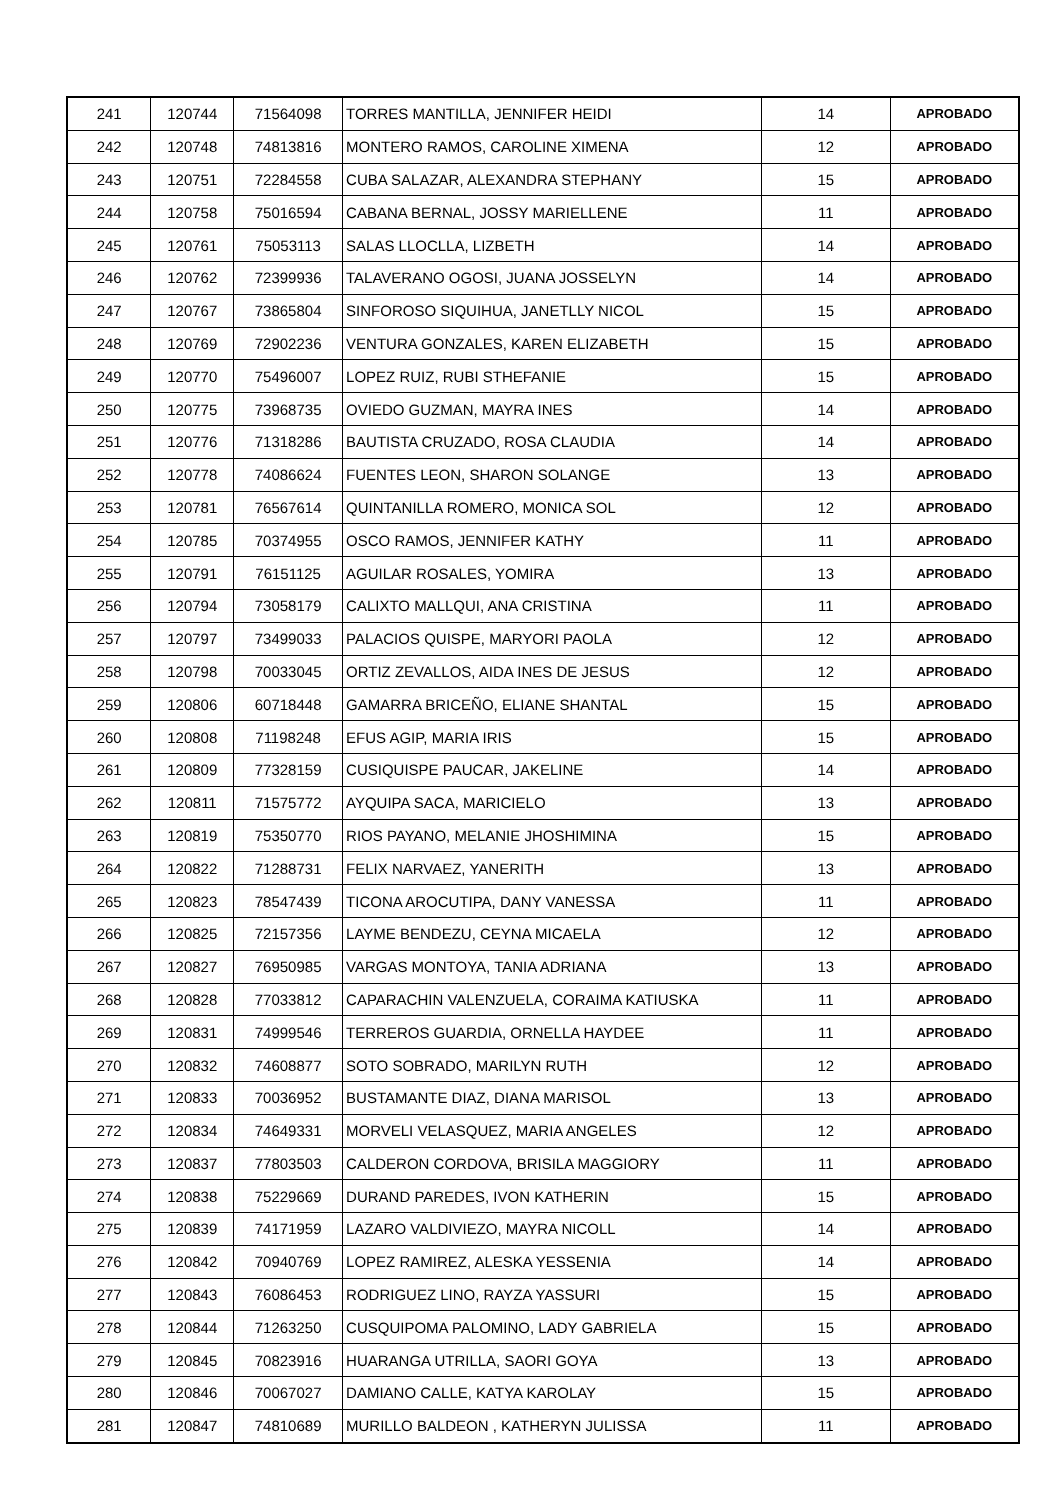| 241 | 120744 | 71564098 | TORRES MANTILLA, JENNIFER HEIDI | 14 | APROBADO |
| 242 | 120748 | 74813816 | MONTERO RAMOS, CAROLINE XIMENA | 12 | APROBADO |
| 243 | 120751 | 72284558 | CUBA SALAZAR, ALEXANDRA STEPHANY | 15 | APROBADO |
| 244 | 120758 | 75016594 | CABANA BERNAL, JOSSY MARIELLENE | 11 | APROBADO |
| 245 | 120761 | 75053113 | SALAS LLOCLLA, LIZBETH | 14 | APROBADO |
| 246 | 120762 | 72399936 | TALAVERANO OGOSI, JUANA JOSSELYN | 14 | APROBADO |
| 247 | 120767 | 73865804 | SINFOROSO SIQUIHUA, JANETLLY NICOL | 15 | APROBADO |
| 248 | 120769 | 72902236 | VENTURA GONZALES, KAREN ELIZABETH | 15 | APROBADO |
| 249 | 120770 | 75496007 | LOPEZ RUIZ, RUBI STHEFANIE | 15 | APROBADO |
| 250 | 120775 | 73968735 | OVIEDO GUZMAN, MAYRA INES | 14 | APROBADO |
| 251 | 120776 | 71318286 | BAUTISTA CRUZADO, ROSA CLAUDIA | 14 | APROBADO |
| 252 | 120778 | 74086624 | FUENTES LEON, SHARON SOLANGE | 13 | APROBADO |
| 253 | 120781 | 76567614 | QUINTANILLA ROMERO, MONICA SOL | 12 | APROBADO |
| 254 | 120785 | 70374955 | OSCO RAMOS, JENNIFER KATHY | 11 | APROBADO |
| 255 | 120791 | 76151125 | AGUILAR ROSALES, YOMIRA | 13 | APROBADO |
| 256 | 120794 | 73058179 | CALIXTO MALLQUI, ANA CRISTINA | 11 | APROBADO |
| 257 | 120797 | 73499033 | PALACIOS QUISPE, MARYORI PAOLA | 12 | APROBADO |
| 258 | 120798 | 70033045 | ORTIZ ZEVALLOS, AIDA INES DE JESUS | 12 | APROBADO |
| 259 | 120806 | 60718448 | GAMARRA BRICEÑO, ELIANE SHANTAL | 15 | APROBADO |
| 260 | 120808 | 71198248 | EFUS AGIP, MARIA IRIS | 15 | APROBADO |
| 261 | 120809 | 77328159 | CUSIQUISPE PAUCAR, JAKELINE | 14 | APROBADO |
| 262 | 120811 | 71575772 | AYQUIPA SACA, MARICIELO | 13 | APROBADO |
| 263 | 120819 | 75350770 | RIOS PAYANO, MELANIE JHOSHIMINA | 15 | APROBADO |
| 264 | 120822 | 71288731 | FELIX NARVAEZ, YANERITH | 13 | APROBADO |
| 265 | 120823 | 78547439 | TICONA AROCUTIPA, DANY VANESSA | 11 | APROBADO |
| 266 | 120825 | 72157356 | LAYME BENDEZU, CEYNA MICAELA | 12 | APROBADO |
| 267 | 120827 | 76950985 | VARGAS MONTOYA, TANIA ADRIANA | 13 | APROBADO |
| 268 | 120828 | 77033812 | CAPARACHIN VALENZUELA, CORAIMA KATIUSKA | 11 | APROBADO |
| 269 | 120831 | 74999546 | TERREROS GUARDIA, ORNELLA HAYDEE | 11 | APROBADO |
| 270 | 120832 | 74608877 | SOTO SOBRADO, MARILYN RUTH | 12 | APROBADO |
| 271 | 120833 | 70036952 | BUSTAMANTE DIAZ, DIANA MARISOL | 13 | APROBADO |
| 272 | 120834 | 74649331 | MORVELI VELASQUEZ, MARIA ANGELES | 12 | APROBADO |
| 273 | 120837 | 77803503 | CALDERON CORDOVA, BRISILA MAGGIORY | 11 | APROBADO |
| 274 | 120838 | 75229669 | DURAND PAREDES, IVON KATHERIN | 15 | APROBADO |
| 275 | 120839 | 74171959 | LAZARO VALDIVIEZO, MAYRA NICOLL | 14 | APROBADO |
| 276 | 120842 | 70940769 | LOPEZ RAMIREZ, ALESKA YESSENIA | 14 | APROBADO |
| 277 | 120843 | 76086453 | RODRIGUEZ LINO, RAYZA YASSURI | 15 | APROBADO |
| 278 | 120844 | 71263250 | CUSQUIPOMA PALOMINO, LADY GABRIELA | 15 | APROBADO |
| 279 | 120845 | 70823916 | HUARANGA UTRILLA, SAORI GOYA | 13 | APROBADO |
| 280 | 120846 | 70067027 | DAMIANO CALLE, KATYA KAROLAY | 15 | APROBADO |
| 281 | 120847 | 74810689 | MURILLO BALDEON , KATHERYN JULISSA | 11 | APROBADO |